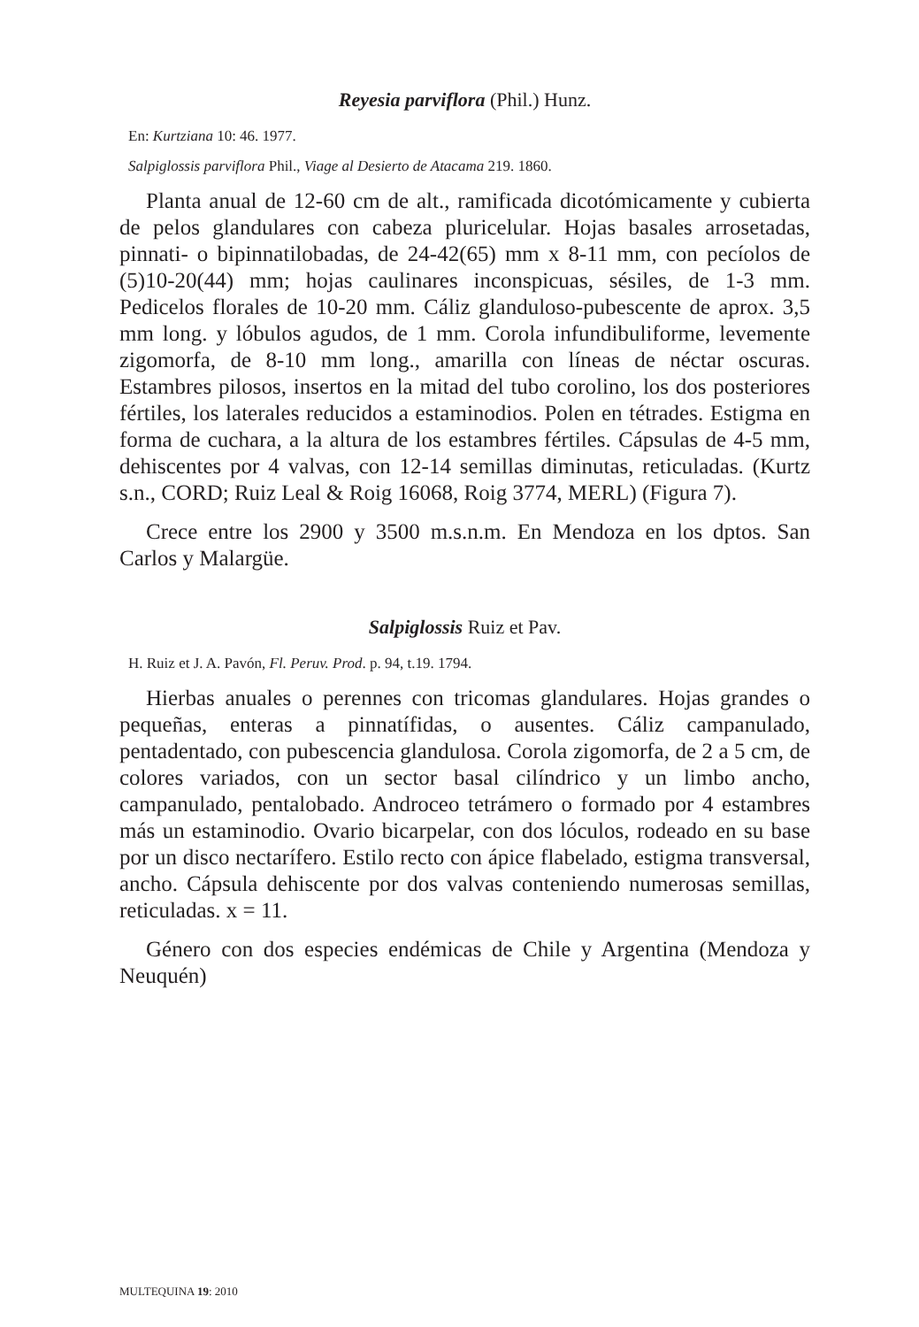Reyesia parviflora (Phil.) Hunz.
En: Kurtziana 10: 46. 1977.
Salpiglossis parviflora Phil., Viage al Desierto de Atacama 219. 1860.
Planta anual de 12-60 cm de alt., ramificada dicotómicamente y cubierta de pelos glandulares con cabeza pluricelular. Hojas basales arrosetadas, pinnati- o bipinnatilobadas, de 24-42(65) mm x 8-11 mm, con pecíolos de (5)10-20(44) mm; hojas caulinares inconspicuas, sésiles, de 1-3 mm. Pedicelos florales de 10-20 mm. Cáliz glanduloso-pubescente de aprox. 3,5 mm long. y lóbulos agudos, de 1 mm. Corola infundibuliforme, levemente zigomorfa, de 8-10 mm long., amarilla con líneas de néctar oscuras. Estambres pilosos, insertos en la mitad del tubo corolino, los dos posteriores fértiles, los laterales reducidos a estaminodios. Polen en tétrades. Estigma en forma de cuchara, a la altura de los estambres fértiles. Cápsulas de 4-5 mm, dehiscentes por 4 valvas, con 12-14 semillas diminutas, reticuladas. (Kurtz s.n., CORD; Ruiz Leal & Roig 16068, Roig 3774, MERL) (Figura 7).
Crece entre los 2900 y 3500 m.s.n.m. En Mendoza en los dptos. San Carlos y Malargüe.
Salpiglossis Ruiz et Pav.
H. Ruiz et J. A. Pavón, Fl. Peruv. Prod. p. 94, t.19. 1794.
Hierbas anuales o perennes con tricomas glandulares. Hojas grandes o pequeñas, enteras a pinnatífidas, o ausentes. Cáliz campanulado, pentadentado, con pubescencia glandulosa. Corola zigomorfa, de 2 a 5 cm, de colores variados, con un sector basal cilíndrico y un limbo ancho, campanulado, pentalobado. Androceo tetrámero o formado por 4 estambres más un estaminodio. Ovario bicarpelar, con dos lóculos, rodeado en su base por un disco nectarífero. Estilo recto con ápice flabelado, estigma transversal, ancho. Cápsula dehiscente por dos valvas conteniendo numerosas semillas, reticuladas. x = 11.
Género con dos especies endémicas de Chile y Argentina (Mendoza y Neuquén)
MULTEQUINA 19: 2010